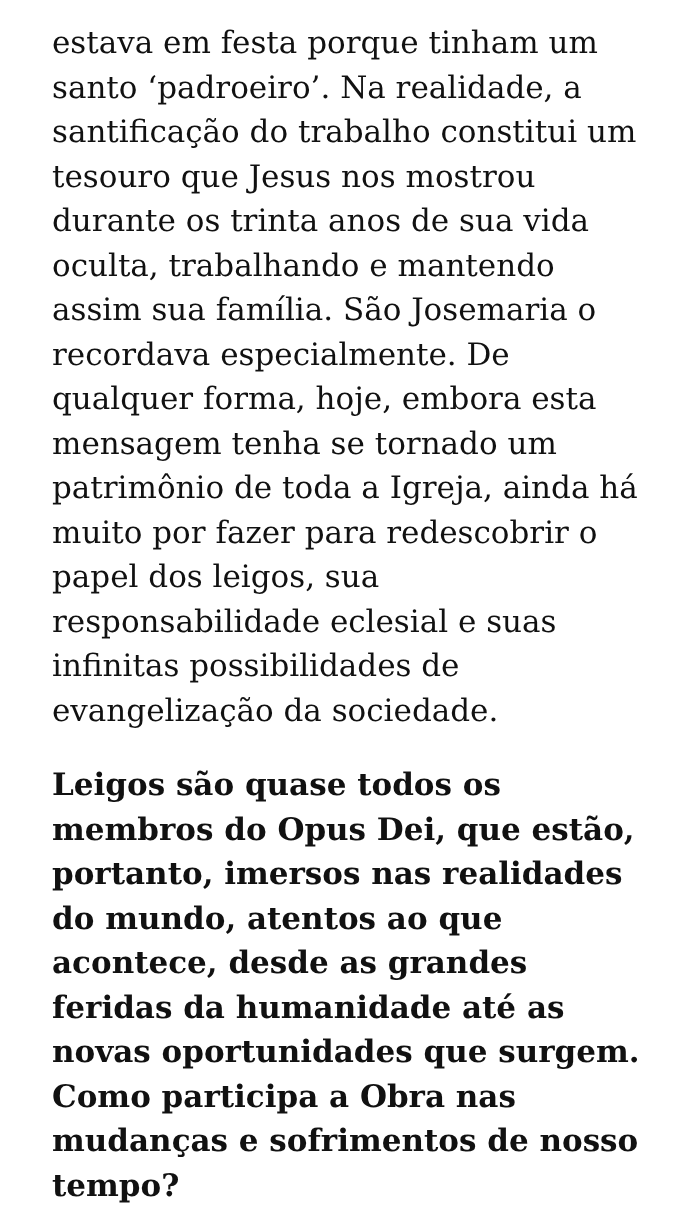estava em festa porque tinham um santo ‘padroeiro’. Na realidade, a santificação do trabalho constitui um tesouro que Jesus nos mostrou durante os trinta anos de sua vida oculta, trabalhando e mantendo assim sua família. São Josemaria o recordava especialmente. De qualquer forma, hoje, embora esta mensagem tenha se tornado um patrimônio de toda a Igreja, ainda há muito por fazer para redescobrir o papel dos leigos, sua responsabilidade eclesial e suas infinitas possibilidades de evangelização da sociedade.
Leigos são quase todos os membros do Opus Dei, que estão, portanto, imersos nas realidades do mundo, atentos ao que acontece, desde as grandes feridas da humanidade até as novas oportunidades que surgem. Como participa a Obra nas mudanças e sofrimentos de nosso tempo?